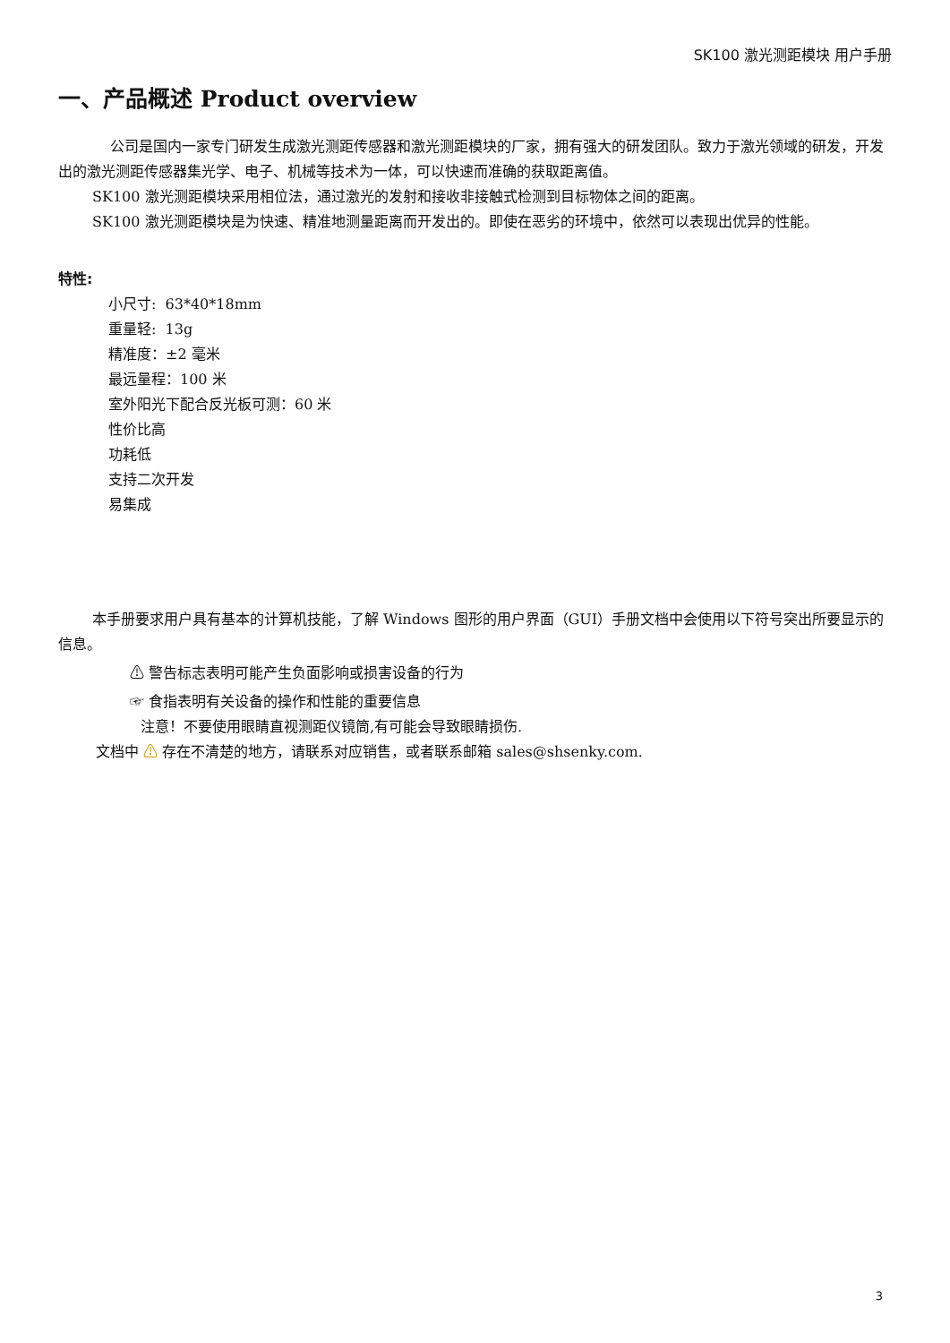SK100 激光测距模块 用户手册
一、产品概述 Product overview
公司是国内一家专门研发生成激光测距传感器和激光测距模块的厂家，拥有强大的研发团队。致力于激光领域的研发，开发出的激光测距传感器集光学、电子、机械等技术为一体，可以快速而准确的获取距离值。
SK100 激光测距模块采用相位法，通过激光的发射和接收非接触式检测到目标物体之间的距离。
SK100 激光测距模块是为快速、精准地测量距离而开发出的。即使在恶劣的环境中，依然可以表现出优异的性能。
特性:
小尺寸: 63*40*18mm
重量轻: 13g
精准度：±2 毫米
最远量程：100 米
室外阳光下配合反光板可测：60 米
性价比高
功耗低
支持二次开发
易集成
本手册要求用户具有基本的计算机技能，了解 Windows 图形的用户界面（GUI）手册文档中会使用以下符号突出所要显示的信息。
⚠ 警告标志表明可能产生负面影响或损害设备的行为
☞ 食指表明有关设备的操作和性能的重要信息
注意！不要使用眼睛直视测距仪镜筒,有可能会导致眼睛损伤.
文档中 ⚠ 存在不清楚的地方，请联系对应销售，或者联系邮箱 sales@shsenky.com.
3